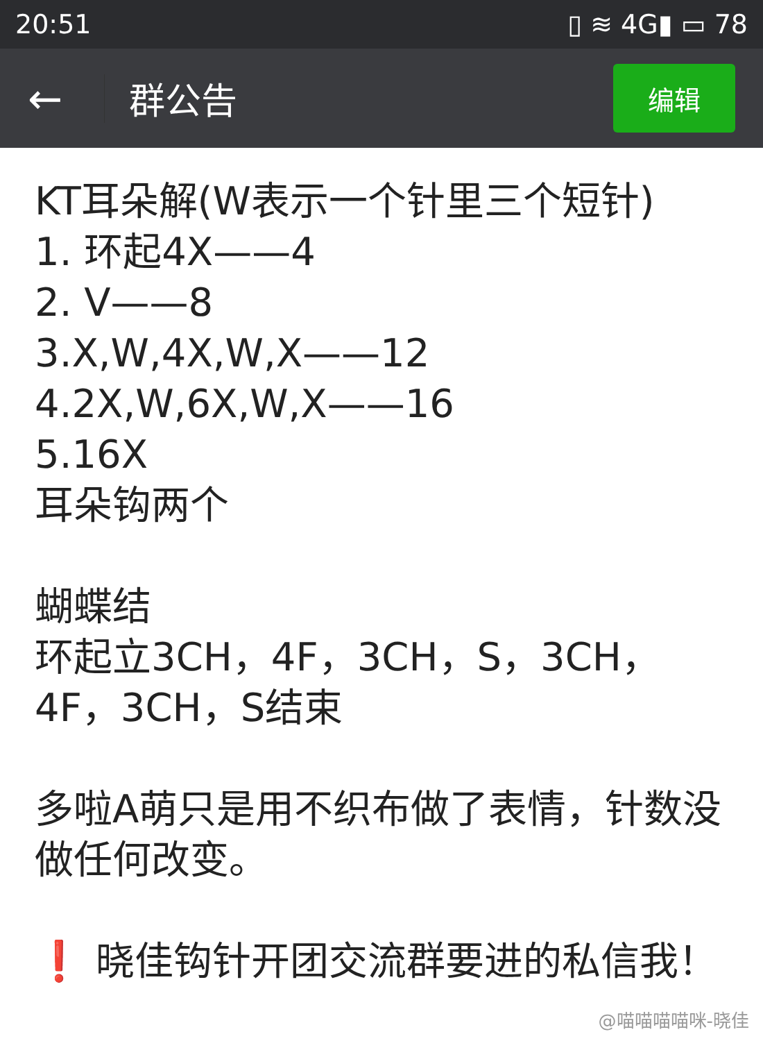20:51 ▯ ≋ 4G▮ ▭ 78
← 群公告 编辑
KT耳朵解(W表示一个针里三个短针)
1. 环起4X——4
2. V——8
3.X,W,4X,W,X——12
4.2X,W,6X,W,X——16
5.16X
耳朵钩两个
蝴蝶结
环起立3CH，4F，3CH，S，3CH，4F，3CH，S结束
多啦A萌只是用不织布做了表情，针数没做任何改变。
❗ 晓佳钩针开团交流群要进的私信我！
@喵喵喵喵咪-晓佳